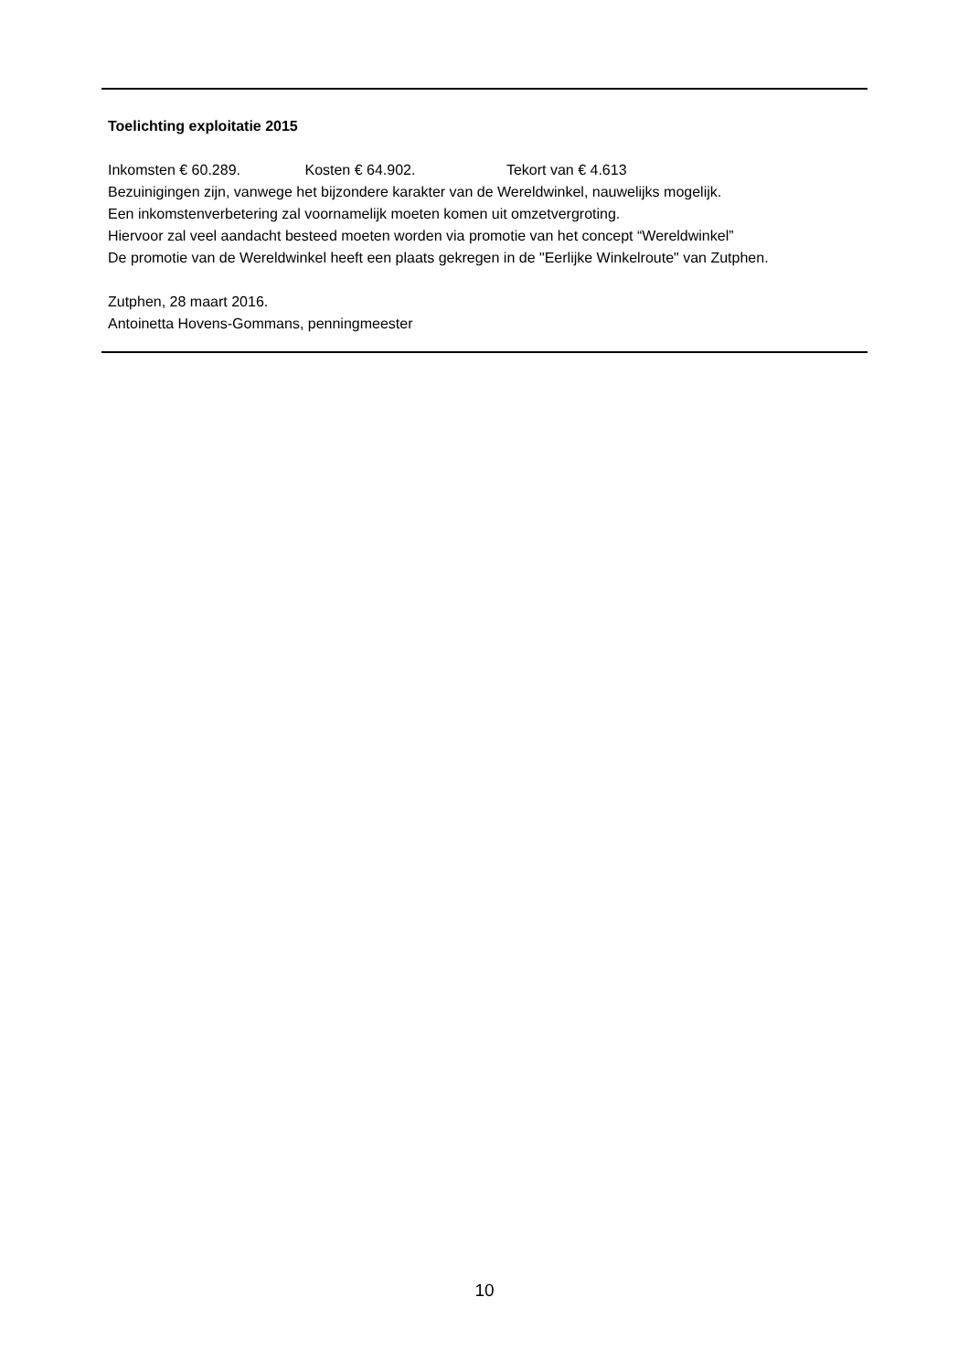Toelichting exploitatie 2015
Inkomsten € 60.289. Kosten € 64.902. Tekort van € 4.613
Bezuinigingen zijn, vanwege het bijzondere karakter van de Wereldwinkel, nauwelijks mogelijk.
Een inkomstenverbetering zal voornamelijk moeten komen uit omzetvergroting.
Hiervoor zal veel aandacht besteed moeten worden via promotie van het concept “Wereldwinkel”
De promotie van de Wereldwinkel heeft een plaats gekregen in de "Eerlijke Winkelroute" van Zutphen.
Zutphen, 28 maart 2016.
Antoinetta Hovens-Gommans, penningmeester
10